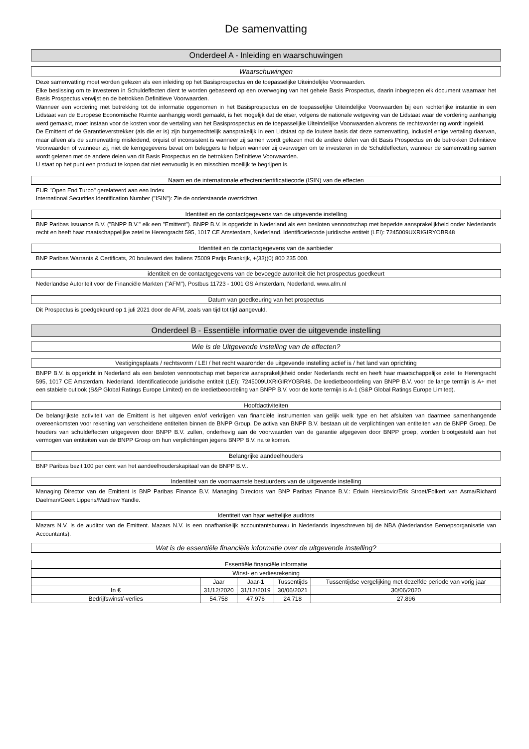De samenvatting
Onderdeel A - Inleiding en waarschuwingen
Waarschuwingen
Deze samenvatting moet worden gelezen als een inleiding op het Basisprospectus en de toepasselijke Uiteindelijke Voorwaarden.
Elke beslissing om te investeren in Schuldeffecten dient te worden gebaseerd op een overweging van het gehele Basis Prospectus, daarin inbegrepen elk document waarnaar het Basis Prospectus verwijst en de betrokken Definitieve Voorwaarden.
Wanneer een vordering met betrekking tot de informatie opgenomen in het Basisprospectus en de toepasselijke Uiteindelijke Voorwaarden bij een rechterlijke instantie in een Lidstaat van de Europese Economische Ruimte aanhangig wordt gemaakt, is het mogelijk dat de eiser, volgens de nationale wetgeving van de Lidstaat waar de vordering aanhangig werd gemaakt, moet instaan voor de kosten voor de vertaling van het Basisprospectus en de toepasselijke Uiteindelijke Voorwaarden alvorens de rechtsvordering wordt ingeleid.
De Emittent of de Garantieverstrekker (als die er is) zijn burgerrechtelijk aansprakelijk in een Lidstaat op de loutere basis dat deze samenvatting, inclusief enige vertaling daarvan, maar alleen als de samenvatting misleidend, onjuist of inconsistent is wanneer zij samen wordt gelezen met de andere delen van dit Basis Prospectus en de betrokken Definitieve Voorwaarden of wanneer zij, niet de kerngegevens bevat om beleggers te helpen wanneer zij overwegen om te investeren in de Schuldeffecten, wanneer de samenvatting samen wordt gelezen met de andere delen van dit Basis Prospectus en de betrokken Definitieve Voorwaarden.
U staat op het punt een product te kopen dat niet eenvoudig is en misschien moeilijk te begrijpen is.
Naam en de internationale effectenidentificatiecode (ISIN) van de effecten
EUR "Open End Turbo" gerelateerd aan een Index
International Securities Identification Number ("ISIN"): Zie de onderstaande overzichten.
Identiteit en de contactgegevens van de uitgevende instelling
BNP Paribas Issuance B.V. ("BNPP B.V." elk een "Emittent"). BNPP B.V. is opgericht in Nederland als een besloten vennootschap met beperkte aansprakelijkheid onder Nederlands recht en heeft haar maatschappelijke zetel te Herengracht 595, 1017 CE Amsterdam, Nederland. Identificatiecode juridische entiteit (LEI): 7245009UXRIGIRYOBR48
Identiteit en de contactgegevens van de aanbieder
BNP Paribas Warrants & Certificats, 20 boulevard des Italiens 75009 Parijs Frankrijk, +(33)(0) 800 235 000.
identiteit en de contactgegevens van de bevoegde autoriteit die het prospectus goedkeurt
Nederlandse Autoriteit voor de Financiële Markten ("AFM"), Postbus 11723 - 1001 GS Amsterdam, Nederland. www.afm.nl
Datum van goedkeuring van het prospectus
Dit Prospectus is goedgekeurd op 1 juli 2021 door de AFM, zoals van tijd tot tijd aangevuld.
Onderdeel B - Essentiële informatie over de uitgevende instelling
Wie is de Uitgevende instelling van de effecten?
Vestigingsplaats / rechtsvorm / LEI / het recht waaronder de uitgevende instelling actief is / het land van oprichting
BNPP B.V. is opgericht in Nederland als een besloten vennootschap met beperkte aansprakelijkheid onder Nederlands recht en heeft haar maatschappelijke zetel te Herengracht 595, 1017 CE Amsterdam, Nederland. Identificatiecode juridische entiteit (LEI): 7245009UXRIGIRYOBR48. De kredietbeoordeling van BNPP B.V. voor de lange termijn is A+ met een stabiele outlook (S&P Global Ratings Europe Limited) en de kredietbeoordeling van BNPP B.V. voor de korte termijn is A-1 (S&P Global Ratings Europe Limited).
Hoofdactiviteiten
De belangrijkste activiteit van de Emittent is het uitgeven en/of verkrijgen van financiële instrumenten van gelijk welk type en het afsluiten van daarmee samenhangende overeenkomsten voor rekening van verscheidene entiteiten binnen de BNPP Group. De activa van BNPP B.V. bestaan uit de verplichtingen van entiteiten van de BNPP Groep. De houders van schuldeffecten uitgegeven door BNPP B.V. zullen, onderhevig aan de voorwaarden van de garantie afgegeven door BNPP groep, worden blootgesteld aan het vermogen van entiteiten van de BNPP Groep om hun verplichtingen jegens BNPP B.V. na te komen.
Belangrijke aandeelhouders
BNP Paribas bezit 100 per cent van het aandeelhouderskapitaal van de BNPP B.V..
Indentiteit van de voornaamste bestuurders van de uitgevende instelling
Managing Director van de Emittent is BNP Paribas Finance B.V. Managing Directors van BNP Paribas Finance B.V.: Edwin Herskovic/Erik Stroet/Folkert van Asma/Richard Daelman/Geert Lippens/Matthew Yandle.
Identiteit van haar wettelijke auditors
Mazars N.V. Is de auditor van de Emittent. Mazars N.V. is een onafhankelijk accountantsbureau in Nederlands ingeschreven bij de NBA (Nederlandse Beroepsorganisatie van Accountants).
Wat is de essentiële financiële informatie over de uitgevende instelling?
Essentiële financiële informatie
| Winst- en verliesrekening | | | | |
| --- | --- | --- | --- | --- |
| | Jaar | Jaar-1 | Tussentijds | Tussentijdse vergelijking met dezelfde periode van vorig jaar |
| In € | 31/12/2020 | 31/12/2019 | 30/06/2021 | 30/06/2020 |
| Bedrijfswinst/-verlies | 54.758 | 47.976 | 24.718 | 27.896 |